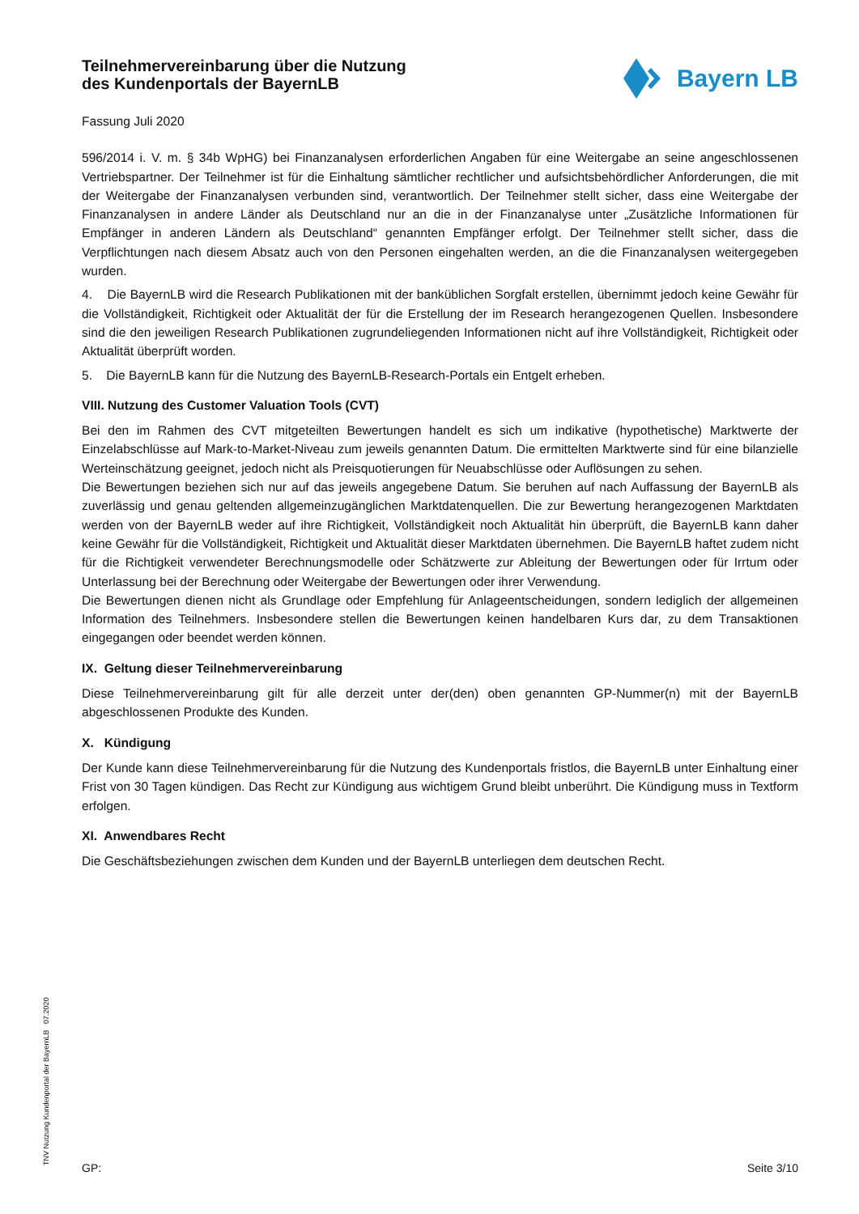Teilnehmervereinbarung über die Nutzung
des Kundenportals der BayernLB
Bayern LB
Fassung Juli 2020
596/2014 i. V. m. § 34b WpHG) bei Finanzanalysen erforderlichen Angaben für eine Weitergabe an seine angeschlossenen Vertriebspartner. Der Teilnehmer ist für die Einhaltung sämtlicher rechtlicher und aufsichtsbehördlicher Anforderungen, die mit der Weitergabe der Finanzanalysen verbunden sind, verantwortlich. Der Teilnehmer stellt sicher, dass eine Weitergabe der Finanzanalysen in andere Länder als Deutschland nur an die in der Finanzanalyse unter „Zusätzliche Informationen für Empfänger in anderen Ländern als Deutschland“ genannten Empfänger erfolgt. Der Teilnehmer stellt sicher, dass die Verpflichtungen nach diesem Absatz auch von den Personen eingehalten werden, an die die Finanzanalysen weitergegeben wurden.
4. Die BayernLB wird die Research Publikationen mit der banküblichen Sorgfalt erstellen, übernimmt jedoch keine Gewähr für die Vollständigkeit, Richtigkeit oder Aktualität der für die Erstellung der im Research herangezogenen Quellen. Insbesondere sind die den jeweiligen Research Publikationen zugrundeliegenden Informationen nicht auf ihre Vollständigkeit, Richtigkeit oder Aktualität überprüft worden.
5. Die BayernLB kann für die Nutzung des BayernLB-Research-Portals ein Entgelt erheben.
VIII. Nutzung des Customer Valuation Tools (CVT)
Bei den im Rahmen des CVT mitgeteilten Bewertungen handelt es sich um indikative (hypothetische) Marktwerte der Einzelabschlüsse auf Mark-to-Market-Niveau zum jeweils genannten Datum. Die ermittelten Marktwerte sind für eine bilanzielle Werteinschätzung geeignet, jedoch nicht als Preisquotierungen für Neuabschlüsse oder Auflösungen zu sehen.
Die Bewertungen beziehen sich nur auf das jeweils angegebene Datum. Sie beruhen auf nach Auffassung der BayernLB als zuverlässig und genau geltenden allgemeinzugänglichen Marktdatenquellen. Die zur Bewertung herangezogenen Marktdaten werden von der BayernLB weder auf ihre Richtigkeit, Vollständigkeit noch Aktualität hin überprüft, die BayernLB kann daher keine Gewähr für die Vollständigkeit, Richtigkeit und Aktualität dieser Marktdaten übernehmen. Die BayernLB haftet zudem nicht für die Richtigkeit verwendeter Berechnungsmodelle oder Schätzwerte zur Ableitung der Bewertungen oder für Irrtum oder Unterlassung bei der Berechnung oder Weitergabe der Bewertungen oder ihrer Verwendung.
Die Bewertungen dienen nicht als Grundlage oder Empfehlung für Anlageentscheidungen, sondern lediglich der allgemeinen Information des Teilnehmers. Insbesondere stellen die Bewertungen keinen handelbaren Kurs dar, zu dem Transaktionen eingegangen oder beendet werden können.
IX. Geltung dieser Teilnehmervereinbarung
Diese Teilnehmervereinbarung gilt für alle derzeit unter der(den) oben genannten GP-Nummer(n) mit der BayernLB abgeschlossenen Produkte des Kunden.
X. Kündigung
Der Kunde kann diese Teilnehmervereinbarung für die Nutzung des Kundenportals fristlos, die BayernLB unter Einhaltung einer Frist von 30 Tagen kündigen. Das Recht zur Kündigung aus wichtigem Grund bleibt unberührt. Die Kündigung muss in Textform erfolgen.
XI. Anwendbares Recht
Die Geschäftsbeziehungen zwischen dem Kunden und der BayernLB unterliegen dem deutschen Recht.
TNV Nutzung Kundenportal der BayernLB 07.2020 GP: Seite 3/10